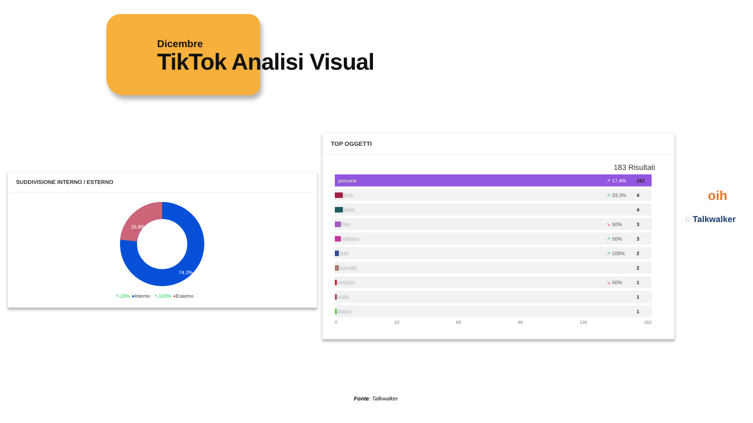Dicembre
TikTok Analisi Visual
SUDDIVISIONE INTERNO / ESTERNO
25.8%
74.2%
↖18% ●Interno ↖100% ●Esterno
TOP OGGETTI
183 Risultati
persona ↗ 17.4% 162
torta ↗ 33.3% 4
tazza 4
libro ↘ 50% 3
cellulare ↗ 50% 3
auto ↗ 100% 2
cravatta 2
orologio ↘ 50% 1
sedia 1
divano 1
0 33 65 98 130 162
oih
◌ Talkwalker
Fonte: Talkwalker